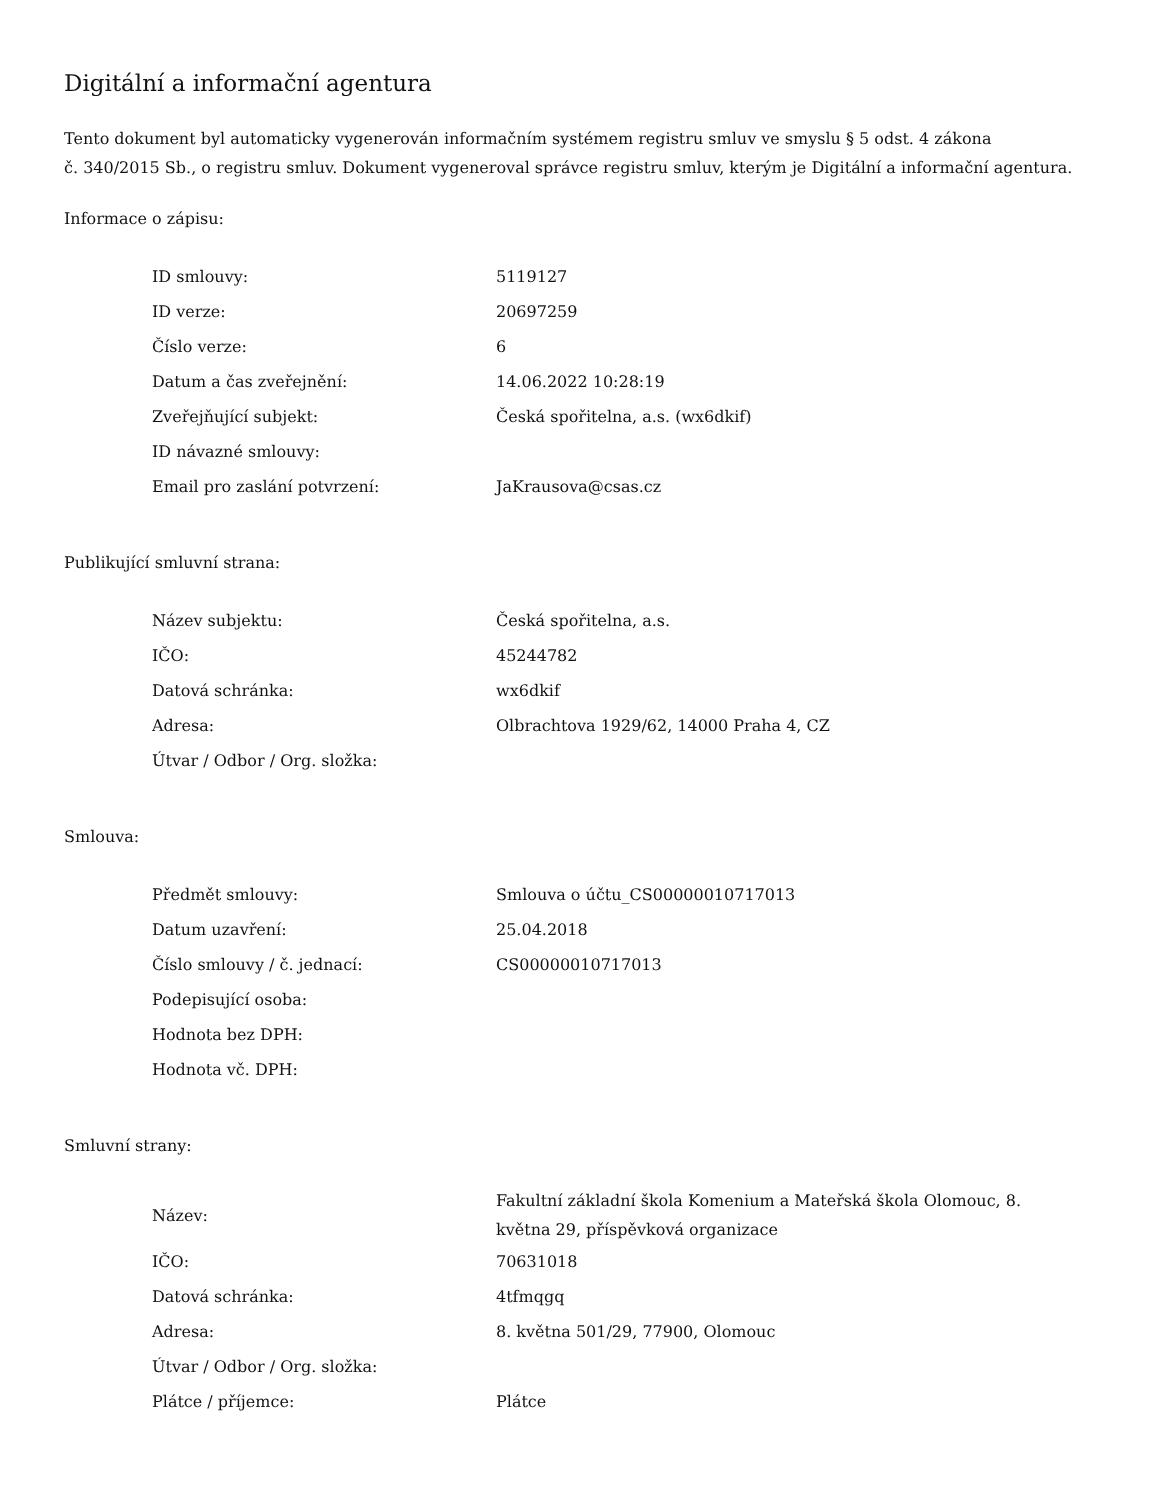Digitální a informační agentura
Tento dokument byl automaticky vygenerován informačním systémem registru smluv ve smyslu § 5 odst. 4 zákona
č. 340/2015 Sb., o registru smluv. Dokument vygeneroval správce registru smluv, kterým je Digitální a informační agentura.
Informace o zápisu:
| ID smlouvy: | 5119127 |
| ID verze: | 20697259 |
| Číslo verze: | 6 |
| Datum a čas zveřejnění: | 14.06.2022 10:28:19 |
| Zveřejňující subjekt: | Česká spořitelna, a.s. (wx6dkif) |
| ID návazné smlouvy: | |
| Email pro zaslání potvrzení: | JaKrausova@csas.cz |
Publikující smluvní strana:
| Název subjektu: | Česká spořitelna, a.s. |
| IČO: | 45244782 |
| Datová schránka: | wx6dkif |
| Adresa: | Olbrachtova 1929/62, 14000 Praha 4, CZ |
| Útvar / Odbor / Org. složka: | |
Smlouva:
| Předmět smlouvy: | Smlouva o účtu_CS00000010717013 |
| Datum uzavření: | 25.04.2018 |
| Číslo smlouvy / č. jednací: | CS00000010717013 |
| Podepisující osoba: | |
| Hodnota bez DPH: | |
| Hodnota vč. DPH: | |
Smluvní strany:
| Název: | Fakultní základní škola Komenium a Mateřská škola Olomouc, 8. května 29, příspěvková organizace |
| IČO: | 70631018 |
| Datová schránka: | 4tfmqgq |
| Adresa: | 8. května 501/29, 77900, Olomouc |
| Útvar / Odbor / Org. složka: | |
| Plátce / příjemce: | Plátce |